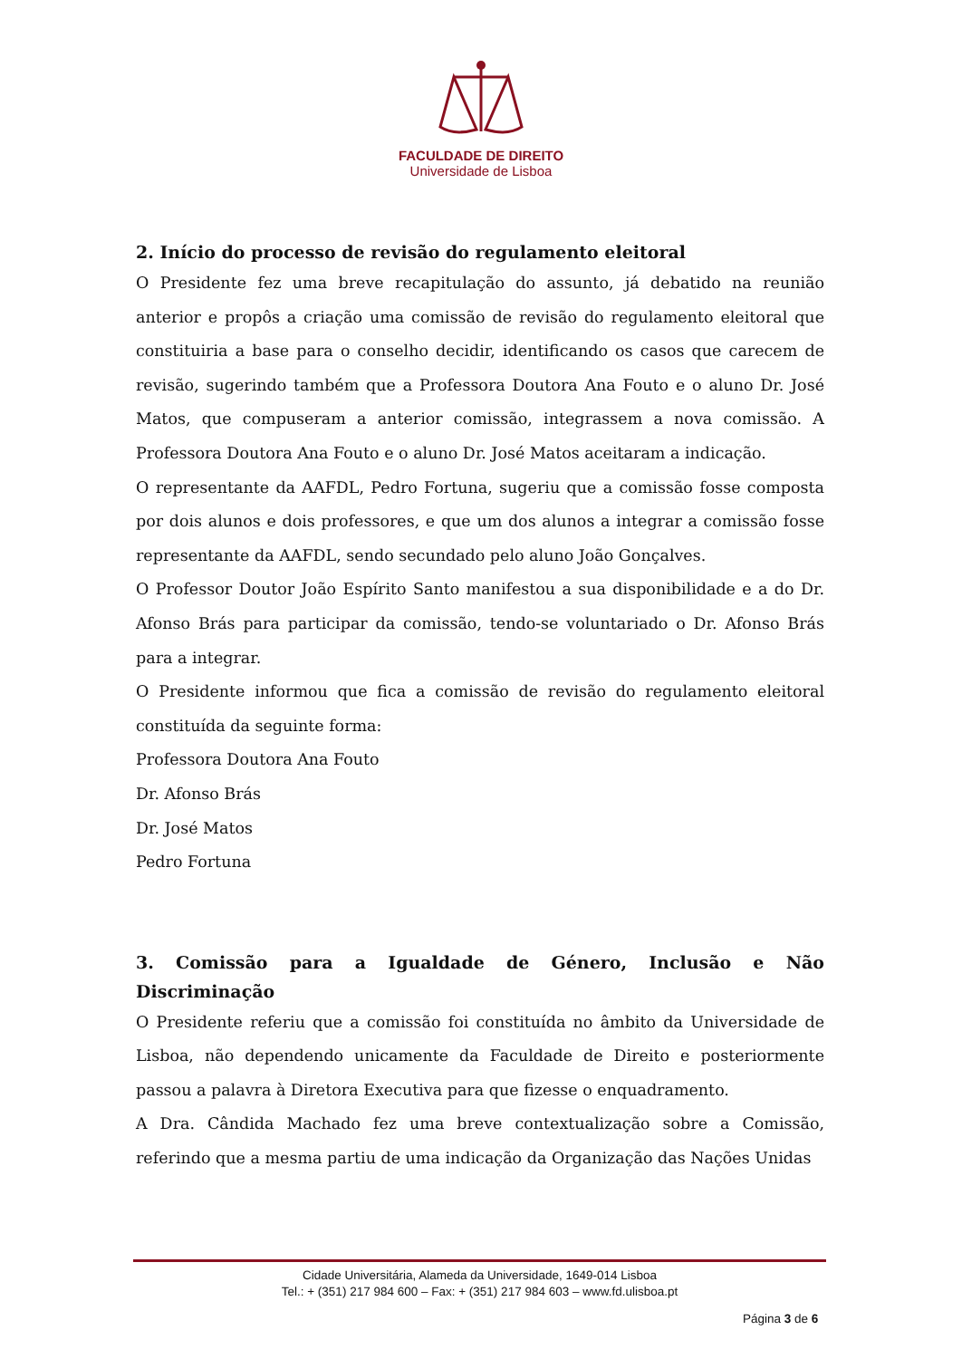FACULDADE DE DIREITO
Universidade de Lisboa
2. Início do processo de revisão do regulamento eleitoral
O Presidente fez uma breve recapitulação do assunto, já debatido na reunião anterior e propôs a criação uma comissão de revisão do regulamento eleitoral que constituiria a base para o conselho decidir, identificando os casos que carecem de revisão, sugerindo também que a Professora Doutora Ana Fouto e o aluno Dr. José Matos, que compuseram a anterior comissão, integrassem a nova comissão. A Professora Doutora Ana Fouto e o aluno Dr. José Matos aceitaram a indicação.
O representante da AAFDL, Pedro Fortuna, sugeriu que a comissão fosse composta por dois alunos e dois professores, e que um dos alunos a integrar a comissão fosse representante da AAFDL, sendo secundado pelo aluno João Gonçalves.
O Professor Doutor João Espírito Santo manifestou a sua disponibilidade e a do Dr. Afonso Brás para participar da comissão, tendo-se voluntariado o Dr. Afonso Brás para a integrar.
O Presidente informou que fica a comissão de revisão do regulamento eleitoral constituída da seguinte forma:
Professora Doutora Ana Fouto
Dr. Afonso Brás
Dr. José Matos
Pedro Fortuna
3. Comissão para a Igualdade de Género, Inclusão e Não Discriminação
O Presidente referiu que a comissão foi constituída no âmbito da Universidade de Lisboa, não dependendo unicamente da Faculdade de Direito e posteriormente passou a palavra à Diretora Executiva para que fizesse o enquadramento.
A Dra. Cândida Machado fez uma breve contextualização sobre a Comissão, referindo que a mesma partiu de uma indicação da Organização das Nações Unidas
Cidade Universitária, Alameda da Universidade, 1649-014 Lisboa
Tel.: + (351) 217 984 600 – Fax: + (351) 217 984 603 – www.fd.ulisboa.pt
Página 3 de 6